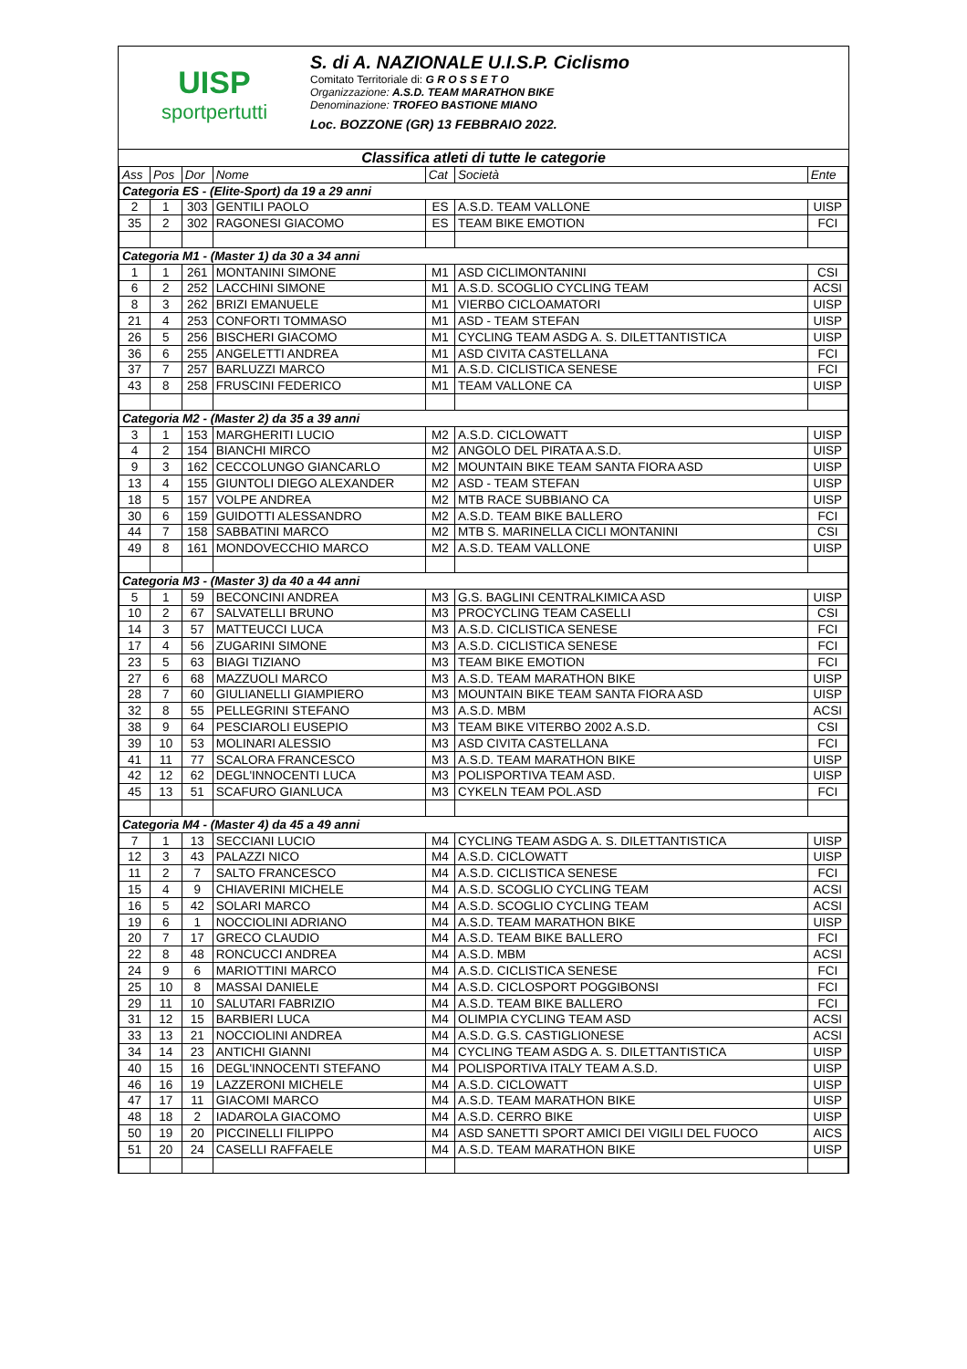UISP
sportpertutti
S. di A. NAZIONALE U.I.S.P. Ciclismo
Comitato Territoriale di: G R O S S E T O
Organizzazione: A.S.D. TEAM MARATHON BIKE
Denominazione: TROFEO BASTIONE MIANO
Loc. BOZZONE (GR) 13 FEBBRAIO 2022.
Classifica atleti di tutte le categorie
| Ass | Pos | Dor | Nome | Cat | Società | Ente |
| --- | --- | --- | --- | --- | --- | --- |
| Categoria ES - (Elite-Sport) da 19 a 29 anni | | | | | | |
| 2 | 1 | 303 | GENTILI PAOLO | ES | A.S.D. TEAM VALLONE | UISP |
| 35 | 2 | 302 | RAGONESI GIACOMO | ES | TEAM BIKE EMOTION | FCI |
| Categoria M1 - (Master 1) da 30 a 34 anni | | | | | | |
| 1 | 1 | 261 | MONTANINI SIMONE | M1 | ASD CICLIMONTANINI | CSI |
| 6 | 2 | 252 | LACCHINI SIMONE | M1 | A.S.D. SCOGLIO CYCLING TEAM | ACSI |
| 8 | 3 | 262 | BRIZI EMANUELE | M1 | VIERBO CICLOAMATORI | UISP |
| 21 | 4 | 253 | CONFORTI TOMMASO | M1 | ASD - TEAM STEFAN | UISP |
| 26 | 5 | 256 | BISCHERI GIACOMO | M1 | CYCLING TEAM ASDG A. S. DILETTANTISTICA | UISP |
| 36 | 6 | 255 | ANGELETTI ANDREA | M1 | ASD CIVITA CASTELLANA | FCI |
| 37 | 7 | 257 | BARLUZZI MARCO | M1 | A.S.D. CICLISTICA SENESE | FCI |
| 43 | 8 | 258 | FRUSCINI FEDERICO | M1 | TEAM VALLONE CA | UISP |
| Categoria M2 - (Master 2) da 35 a 39 anni | | | | | | |
| 3 | 1 | 153 | MARGHERITI LUCIO | M2 | A.S.D. CICLOWATT | UISP |
| 4 | 2 | 154 | BIANCHI MIRCO | M2 | ANGOLO DEL PIRATA A.S.D. | UISP |
| 9 | 3 | 162 | CECCOLUNGO GIANCARLO | M2 | MOUNTAIN BIKE TEAM SANTA FIORA ASD | UISP |
| 13 | 4 | 155 | GIUNTOLI DIEGO ALEXANDER | M2 | ASD - TEAM STEFAN | UISP |
| 18 | 5 | 157 | VOLPE ANDREA | M2 | MTB RACE SUBBIANO CA | UISP |
| 30 | 6 | 159 | GUIDOTTI ALESSANDRO | M2 | A.S.D. TEAM BIKE BALLERO | FCI |
| 44 | 7 | 158 | SABBATINI MARCO | M2 | MTB S. MARINELLA CICLI MONTANINI | CSI |
| 49 | 8 | 161 | MONDOVECCHIO MARCO | M2 | A.S.D. TEAM VALLONE | UISP |
| Categoria M3 - (Master 3) da 40 a 44 anni | | | | | | |
| 5 | 1 | 59 | BECONCINI ANDREA | M3 | G.S. BAGLINI CENTRALKIMICA ASD | UISP |
| 10 | 2 | 67 | SALVATELLI BRUNO | M3 | PROCYCLING TEAM CASELLI | CSI |
| 14 | 3 | 57 | MATTEUCCI LUCA | M3 | A.S.D. CICLISTICA SENESE | FCI |
| 17 | 4 | 56 | ZUGARINI SIMONE | M3 | A.S.D. CICLISTICA SENESE | FCI |
| 23 | 5 | 63 | BIAGI TIZIANO | M3 | TEAM BIKE EMOTION | FCI |
| 27 | 6 | 68 | MAZZUOLI MARCO | M3 | A.S.D. TEAM MARATHON BIKE | UISP |
| 28 | 7 | 60 | GIULIANELLI GIAMPIERO | M3 | MOUNTAIN BIKE TEAM SANTA FIORA ASD | UISP |
| 32 | 8 | 55 | PELLEGRINI STEFANO | M3 | A.S.D. MBM | ACSI |
| 38 | 9 | 64 | PESCIAROLI EUSEPIO | M3 | TEAM BIKE VITERBO 2002 A.S.D. | CSI |
| 39 | 10 | 53 | MOLINARI ALESSIO | M3 | ASD CIVITA CASTELLANA | FCI |
| 41 | 11 | 77 | SCALORA FRANCESCO | M3 | A.S.D. TEAM MARATHON BIKE | UISP |
| 42 | 12 | 62 | DEGL'INNOCENTI LUCA | M3 | POLISPORTIVA TEAM ASD. | UISP |
| 45 | 13 | 51 | SCAFURO GIANLUCA | M3 | CYKELN TEAM POL.ASD | FCI |
| Categoria M4 - (Master 4) da 45 a 49 anni | | | | | | |
| 7 | 1 | 13 | SECCIANI LUCIO | M4 | CYCLING TEAM ASDG A. S. DILETTANTISTICA | UISP |
| 12 | 3 | 43 | PALAZZI NICO | M4 | A.S.D. CICLOWATT | UISP |
| 11 | 2 | 7 | SALTO FRANCESCO | M4 | A.S.D. CICLISTICA SENESE | FCI |
| 15 | 4 | 9 | CHIAVERINI MICHELE | M4 | A.S.D. SCOGLIO CYCLING TEAM | ACSI |
| 16 | 5 | 42 | SOLARI MARCO | M4 | A.S.D. SCOGLIO CYCLING TEAM | ACSI |
| 19 | 6 | 1 | NOCCIOLINI ADRIANO | M4 | A.S.D. TEAM MARATHON BIKE | UISP |
| 20 | 7 | 17 | GRECO CLAUDIO | M4 | A.S.D. TEAM BIKE BALLERO | FCI |
| 22 | 8 | 48 | RONCUCCI ANDREA | M4 | A.S.D. MBM | ACSI |
| 24 | 9 | 6 | MARIOTTINI MARCO | M4 | A.S.D. CICLISTICA SENESE | FCI |
| 25 | 10 | 8 | MASSAI DANIELE | M4 | A.S.D. CICLOSPORT POGGIBONSI | FCI |
| 29 | 11 | 10 | SALUTARI FABRIZIO | M4 | A.S.D. TEAM BIKE BALLERO | FCI |
| 31 | 12 | 15 | BARBIERI LUCA | M4 | OLIMPIA CYCLING TEAM ASD | ACSI |
| 33 | 13 | 21 | NOCCIOLINI ANDREA | M4 | A.S.D. G.S. CASTIGLIONESE | ACSI |
| 34 | 14 | 23 | ANTICHI GIANNI | M4 | CYCLING TEAM ASDG A. S. DILETTANTISTICA | UISP |
| 40 | 15 | 16 | DEGL'INNOCENTI STEFANO | M4 | POLISPORTIVA ITALY TEAM A.S.D. | UISP |
| 46 | 16 | 19 | LAZZERONI MICHELE | M4 | A.S.D. CICLOWATT | UISP |
| 47 | 17 | 11 | GIACOMI MARCO | M4 | A.S.D. TEAM MARATHON BIKE | UISP |
| 48 | 18 | 2 | IADAROLA GIACOMO | M4 | A.S.D. CERRO BIKE | UISP |
| 50 | 19 | 20 | PICCINELLI FILIPPO | M4 | ASD SANETTI SPORT AMICI DEI VIGILI DEL FUOCO | AICS |
| 51 | 20 | 24 | CASELLI RAFFAELE | M4 | A.S.D. TEAM MARATHON BIKE | UISP |